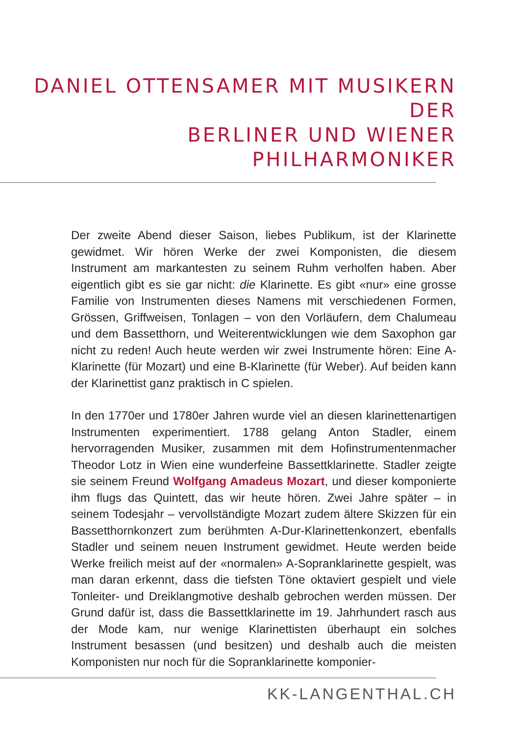DANIEL OTTENSAMER MIT MUSIKERN DER
BERLINER UND WIENER PHILHARMONIKER
Der zweite Abend dieser Saison, liebes Publikum, ist der Klarinette gewidmet. Wir hören Werke der zwei Komponisten, die diesem Instrument am markantesten zu seinem Ruhm verholfen haben. Aber eigentlich gibt es sie gar nicht: die Klarinette. Es gibt «nur» eine grosse Familie von Instrumenten dieses Namens mit verschiedenen Formen, Grössen, Griffweisen, Tonlagen – von den Vorläufern, dem Chalumeau und dem Bassetthorn, und Weiterentwicklungen wie dem Saxophon gar nicht zu reden! Auch heute werden wir zwei Instrumente hören: Eine A-Klarinette (für Mozart) und eine B-Klarinette (für Weber). Auf beiden kann der Klarinettist ganz praktisch in C spielen.
In den 1770er und 1780er Jahren wurde viel an diesen klarinettenartigen Instrumenten experimentiert. 1788 gelang Anton Stadler, einem hervorragenden Musiker, zusammen mit dem Hofinstrumentenmacher Theodor Lotz in Wien eine wunderfeine Bassettklarinette. Stadler zeigte sie seinem Freund Wolfgang Amadeus Mozart, und dieser komponierte ihm flugs das Quintett, das wir heute hören. Zwei Jahre später – in seinem Todesjahr – vervollständigte Mozart zudem ältere Skizzen für ein Bassetthornkonzert zum berühmten A-Dur-Klarinettenkonzert, ebenfalls Stadler und seinem neuen Instrument gewidmet. Heute werden beide Werke freilich meist auf der «normalen» A-Sopranklarinette gespielt, was man daran erkennt, dass die tiefsten Töne oktaviert gespielt und viele Tonleiter- und Dreiklangmotive deshalb gebrochen werden müssen. Der Grund dafür ist, dass die Bassettklarinette im 19. Jahrhundert rasch aus der Mode kam, nur wenige Klarinettisten überhaupt ein solches Instrument besassen (und besitzen) und deshalb auch die meisten Komponisten nur noch für die Sopranklarinette komponier-
KK-LANGENTHAL.CH